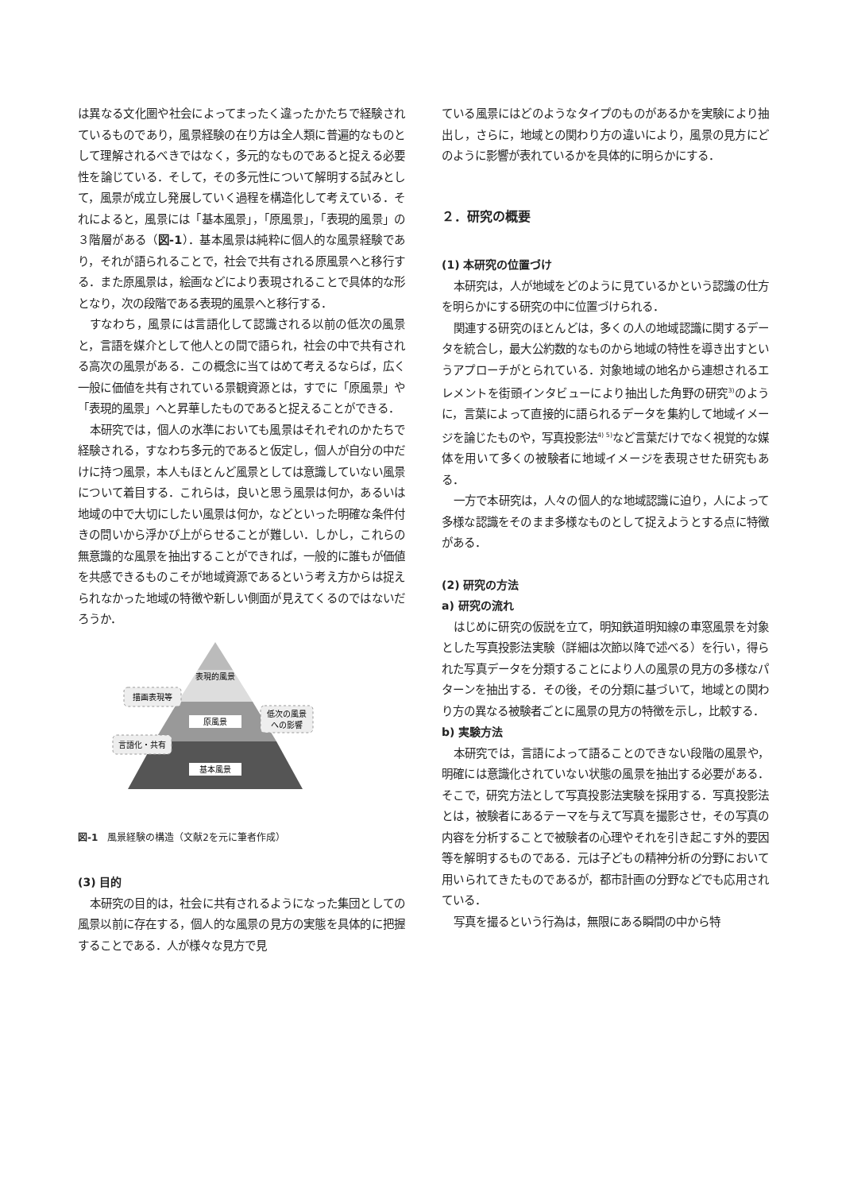は異なる文化圏や社会によってまったく違ったかたちで経験されているものであり，風景経験の在り方は全人類に普遍的なものとして理解されるべきではなく，多元的なものであると捉える必要性を論じている．そして，その多元性について解明する試みとして，風景が成立し発展していく過程を構造化して考えている．それによると，風景には「基本風景」，「原風景」，「表現的風景」の３階層がある（図-1）．基本風景は純粋に個人的な風景経験であり，それが語られることで，社会で共有される原風景へと移行する．また原風景は，絵画などにより表現されることで具体的な形となり，次の段階である表現的風景へと移行する．
すなわち，風景には言語化して認識される以前の低次の風景と，言語を媒介として他人との間で語られ，社会の中で共有される高次の風景がある．この概念に当てはめて考えるならば，広く一般に価値を共有されている景観資源とは，すでに「原風景」や「表現的風景」へと昇華したものであると捉えることができる．
本研究では，個人の水準においても風景はそれぞれのかたちで経験される，すなわち多元的であると仮定し，個人が自分の中だけに持つ風景，本人もほとんど風景としては意識していない風景について着目する．これらは，良いと思う風景は何か，あるいは地域の中で大切にしたい風景は何か，などといった明確な条件付きの問いから浮かび上がらせることが難しい．しかし，これらの無意識的な風景を抽出することができれば，一般的に誰もが価値を共感できるものこそが地域資源であるという考え方からは捉えられなかった地域の特徴や新しい側面が見えてくるのではないだろうか．
表現的風景
原風景
基本風景
描画表現等
言語化・共有
低次の風景
への影響
図-1　風景経験の構造（文献2を元に筆者作成）
(3) 目的
本研究の目的は，社会に共有されるようになった集団としての風景以前に存在する，個人的な風景の見方の実態を具体的に把握することである．人が様々な見方で見
ている風景にはどのようなタイプのものがあるかを実験により抽出し，さらに，地域との関わり方の違いにより，風景の見方にどのように影響が表れているかを具体的に明らかにする．
２．研究の概要
(1) 本研究の位置づけ
本研究は，人が地域をどのように見ているかという認識の仕方を明らかにする研究の中に位置づけられる．
関連する研究のほとんどは，多くの人の地域認識に関するデータを統合し，最大公約数的なものから地域の特性を導き出すというアプローチがとられている．対象地域の地名から連想されるエレメントを街頭インタビューにより抽出した角野の研究<sup>3)</sup>のように，言葉によって直接的に語られるデータを集約して地域イメージを論じたものや，写真投影法<sup>4) 5)</sup>など言葉だけでなく視覚的な媒体を用いて多くの被験者に地域イメージを表現させた研究もある．
一方で本研究は，人々の個人的な地域認識に迫り，人によって多様な認識をそのまま多様なものとして捉えようとする点に特徴がある．
(2) 研究の方法
a) 研究の流れ
はじめに研究の仮説を立て，明知鉄道明知線の車窓風景を対象とした写真投影法実験（詳細は次節以降で述べる）を行い，得られた写真データを分類することにより人の風景の見方の多様なパターンを抽出する．その後，その分類に基づいて，地域との関わり方の異なる被験者ごとに風景の見方の特徴を示し，比較する．
b) 実験方法
本研究では，言語によって語ることのできない段階の風景や，明確には意識化されていない状態の風景を抽出する必要がある．そこで，研究方法として写真投影法実験を採用する．写真投影法とは，被験者にあるテーマを与えて写真を撮影させ，その写真の内容を分析することで被験者の心理やそれを引き起こす外的要因等を解明するものである．元は子どもの精神分析の分野において用いられてきたものであるが，都市計画の分野などでも応用されている．
写真を撮るという行為は，無限にある瞬間の中から特